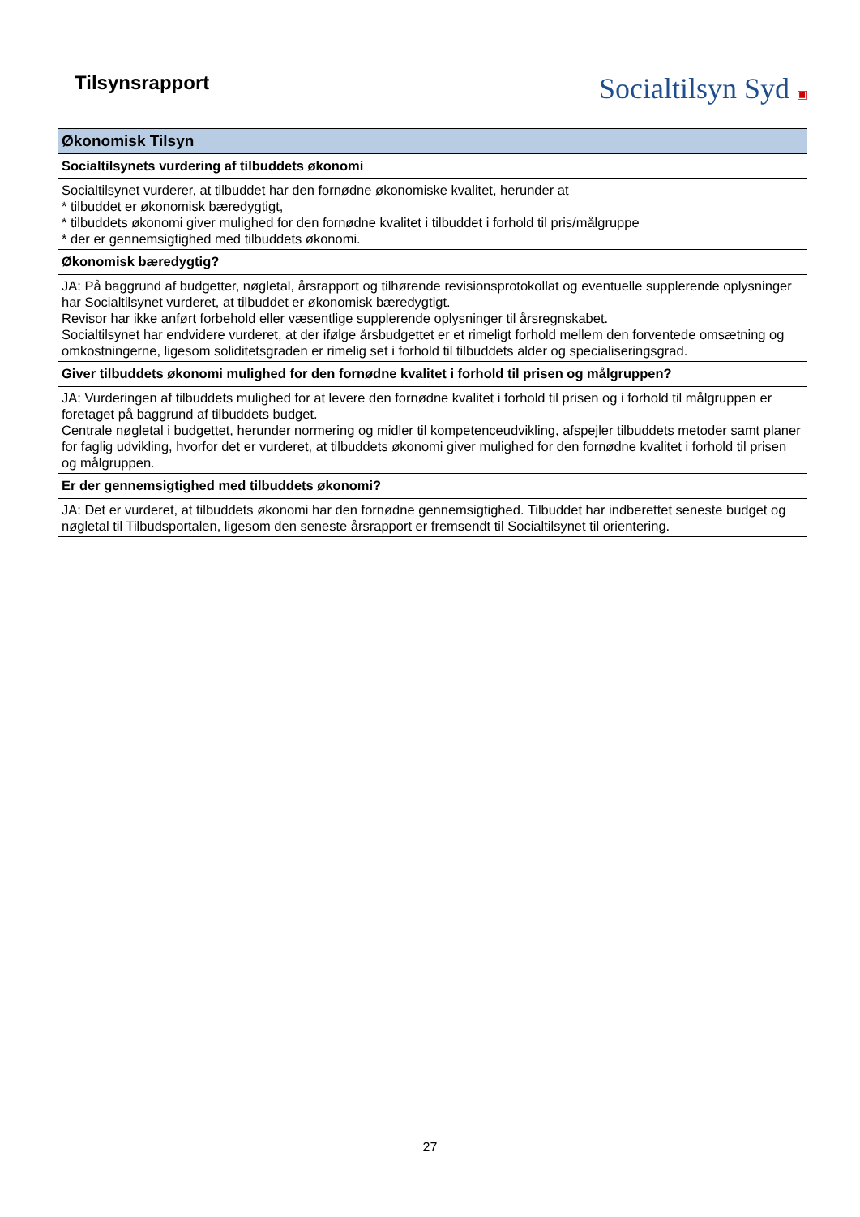Tilsynsrapport
Socialtilsyn Syd ▣
| Økonomisk Tilsyn |
| --- |
| Socialtilsynets vurdering af tilbuddets økonomi |
| Socialtilsynet vurderer, at tilbuddet har den fornødne økonomiske kvalitet, herunder at * tilbuddet er økonomisk bæredygtigt, * tilbuddets økonomi giver mulighed for den fornødne kvalitet i tilbuddet i forhold til pris/målgruppe * der er gennemsigtighed med tilbuddets økonomi. |
| Økonomisk bæredygtig? |
| JA: På baggrund af budgetter, nøgletal, årsrapport og tilhørende revisionsprotokollat og eventuelle supplerende oplysninger har Socialtilsynet vurderet, at tilbuddet er økonomisk bæredygtigt. Revisor har ikke anført forbehold eller væsentlige supplerende oplysninger til årsregnskabet. Socialtilsynet har endvidere vurderet, at der ifølge årsbudgettet er et rimeligt forhold mellem den forventede omsætning og omkostningerne, ligesom soliditetsgraden er rimelig set i forhold til tilbuddets alder og specialiseringsgrad. |
| Giver tilbuddets økonomi mulighed for den fornødne kvalitet i forhold til prisen og målgruppen? |
| JA: Vurderingen af tilbuddets mulighed for at levere den fornødne kvalitet i forhold til prisen og i forhold til målgruppen er foretaget på baggrund af tilbuddets budget. Centrale nøgletal i budgettet, herunder normering og midler til kompetenceudvikling, afspejler tilbuddets metoder samt planer for faglig udvikling, hvorfor det er vurderet, at tilbuddets økonomi giver mulighed for den fornødne kvalitet i forhold til prisen og målgruppen. |
| Er der gennemsigtighed med tilbuddets økonomi? |
| JA: Det er vurderet, at tilbuddets økonomi har den fornødne gennemsigtighed. Tilbuddet har indberettet seneste budget og nøgletal til Tilbudsportalen, ligesom den seneste årsrapport er fremsendt til Socialtilsynet til orientering. |
27